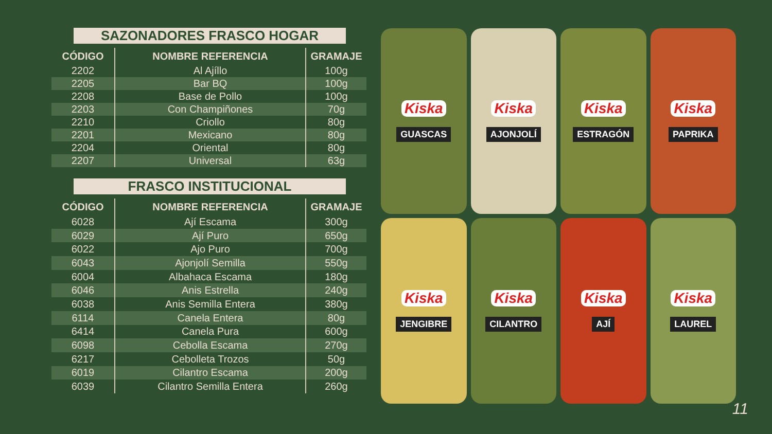SAZONADORES FRASCO HOGAR
| CÓDIGO | NOMBRE REFERENCIA | GRAMAJE |
| --- | --- | --- |
| 2202 | Al Ajíllo | 100g |
| 2205 | Bar BQ | 100g |
| 2208 | Base de Pollo | 100g |
| 2203 | Con Champiñones | 70g |
| 2210 | Criollo | 80g |
| 2201 | Mexicano | 80g |
| 2204 | Oriental | 80g |
| 2207 | Universal | 63g |
FRASCO INSTITUCIONAL
| CÓDIGO | NOMBRE REFERENCIA | GRAMAJE |
| --- | --- | --- |
| 6028 | Ají Escama | 300g |
| 6029 | Ají Puro | 650g |
| 6022 | Ajo Puro | 700g |
| 6043 | Ajonjolí Semilla | 550g |
| 6004 | Albahaca Escama | 180g |
| 6046 | Anis Estrella | 240g |
| 6038 | Anis Semilla Entera | 380g |
| 6114 | Canela Entera | 80g |
| 6414 | Canela Pura | 600g |
| 6098 | Cebolla Escama | 270g |
| 6217 | Cebolleta Trozos | 50g |
| 6019 | Cilantro Escama | 200g |
| 6039 | Cilantro Semilla Entera | 260g |
Kiska
GUASCAS
Kiska
AJONJOLÍ
Kiska
ESTRAGÓN
Kiska
PAPRIKA
Kiska
JENGIBRE
Kiska
CILANTRO
Kiska
AJÍ
Kiska
LAUREL
11